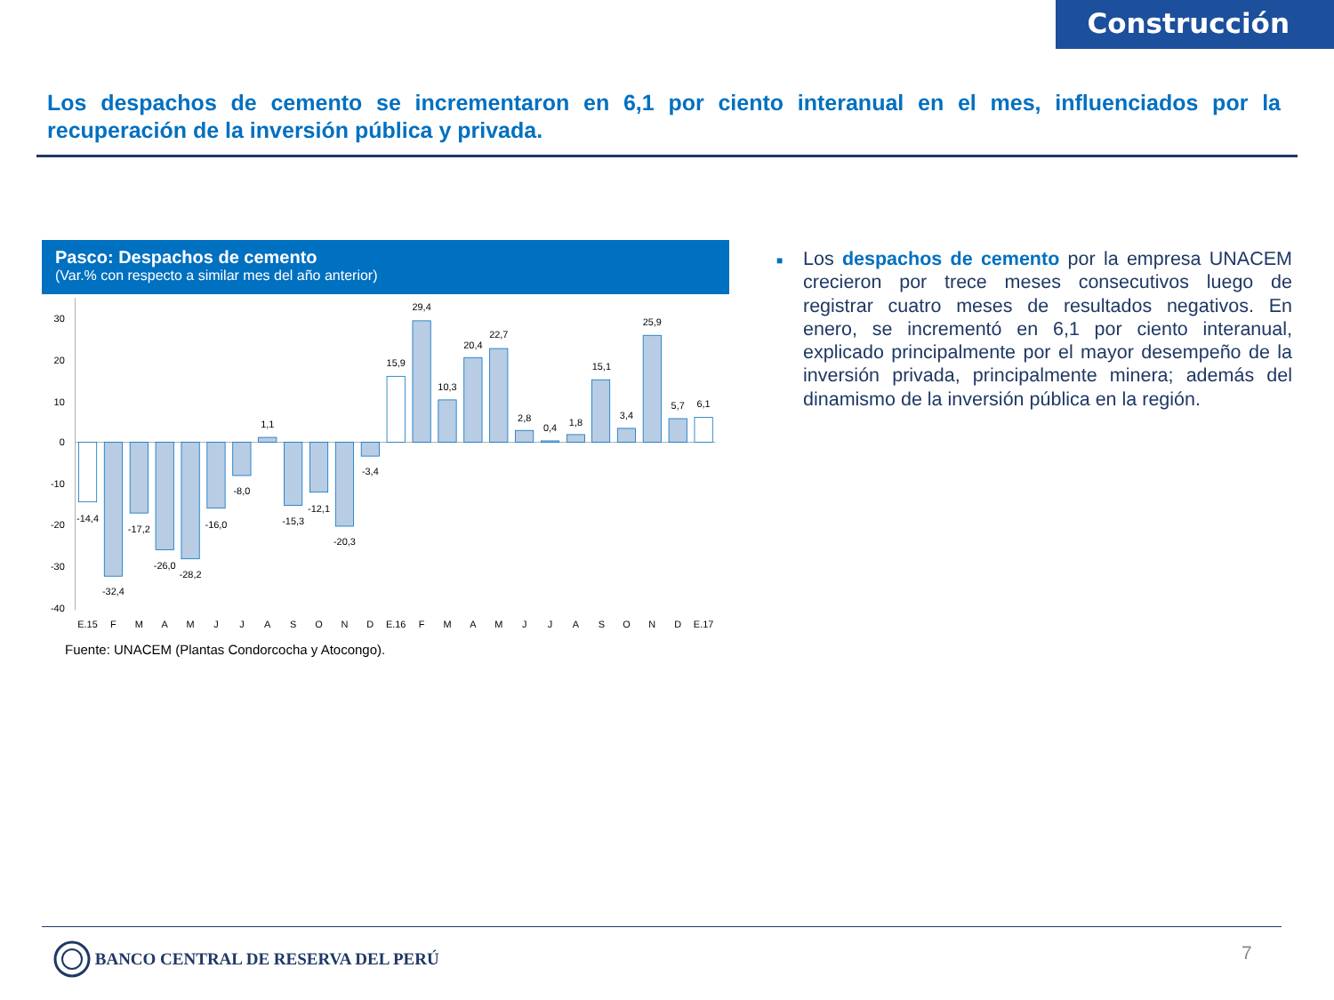Construcción
Los despachos de cemento se incrementaron en 6,1 por ciento interanual en el mes, influenciados por la recuperación de la inversión pública y privada.
Pasco: Despachos de cemento
(Var.% con respecto a similar mes del año anterior)
30
20
10
0
-10
-20
-30
-40
-14,4
-32,4
-17,2
-26,0
-28,2
-16,0
-8,0
1,1
-15,3
-12,1
-20,3
-3,4
15,9
29,4
10,3
20,4
22,7
2,8
0,4
1,8
15,1
3,4
25,9
5,7
6,1
E.15
F
M
A
M
J
J
A
S
O
N
D
E.16
F
M
A
M
J
J
A
S
O
N
D
E.17
Fuente: UNACEM (Plantas Condorcocha y Atocongo).
■
Los despachos de cemento por la empresa UNACEM crecieron por trece meses consecutivos luego de registrar cuatro meses de resultados negativos. En enero, se incrementó en 6,1 por ciento interanual, explicado principalmente por el mayor desempeño de la inversión privada, principalmente minera; además del dinamismo de la inversión pública en la región.
BANCO CENTRAL DE RESERVA DEL PERÚ
7